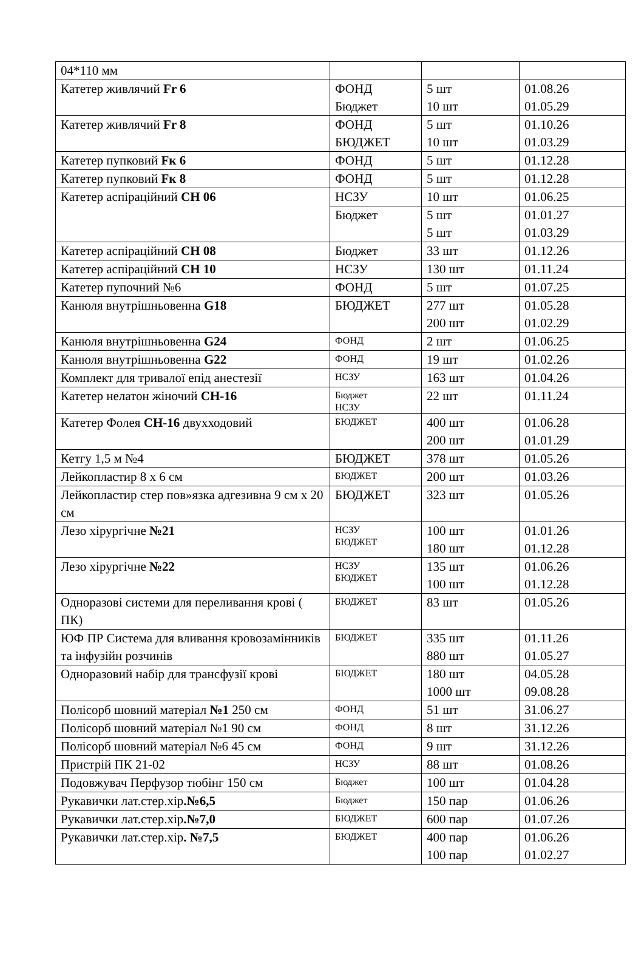| 04*110 мм | | | |
| Катетер живлячий Fr 6 | ФОНД Бюджет | 5 шт 10 шт | 01.08.26 01.05.29 |
| Катетер живлячий Fr 8 | ФОНД БЮДЖЕТ | 5 шт 10 шт | 01.10.26 01.03.29 |
| Катетер пупковий Fк 6 | ФОНД | 5 шт | 01.12.28 |
| Катетер пупковий Fк 8 | ФОНД | 5 шт | 01.12.28 |
| Катетер аспіраційний CH 06 | НСЗУ | 10 шт | 01.06.25 |
| | Бюджет | 5 шт 5 шт | 01.01.27 01.03.29 |
| Катетер аспіраційний CH 08 | Бюджет | 33 шт | 01.12.26 |
| Катетер аспіраційний CH 10 | НСЗУ | 130 шт | 01.11.24 |
| Катетер пупочний №6 | ФОНД | 5 шт | 01.07.25 |
| Канюля внутрішньовенна G18 | БЮДЖЕТ | 277 шт 200 шт | 01.05.28 01.02.29 |
| Канюля внутрішньовенна G24 | ФОНД | 2 шт | 01.06.25 |
| Канюля внутрішньовенна G22 | ФОНД | 19 шт | 01.02.26 |
| Комплект для тривалої епід анестезії | НСЗУ | 163 шт | 01.04.26 |
| Катетер нелатон жіночий CH-16 | Бюджет НСЗУ | 22 шт | 01.11.24 |
| Катетер Фолея CH-16 двухходовий | БЮДЖЕТ | 400 шт 200 шт | 01.06.28 01.01.29 |
| Кетгу 1,5 м №4 | БЮДЖЕТ | 378 шт | 01.05.26 |
| Лейкопластир 8 х 6 см | БЮДЖЕТ | 200 шт | 01.03.26 |
| Лейкопластир стер пов»язка адгезивна 9 см х 20 см | БЮДЖЕТ | 323 шт | 01.05.26 |
| Лезо хірургічне №21 | НСЗУ БЮДЖЕТ | 100 шт 180 шт | 01.01.26 01.12.28 |
| Лезо хірургічне №22 | НСЗУ БЮДЖЕТ | 135 шт 100 шт | 01.06.26 01.12.28 |
| Одноразові системи для переливання крові ( ПК) | БЮДЖЕТ | 83 шт | 01.05.26 |
| ЮФ ПР Система для вливання кровозамінників та інфузійн розчинів | БЮДЖЕТ | 335 шт 880 шт | 01.11.26 01.05.27 |
| Одноразовий набір для трансфузії крові | БЮДЖЕТ | 180 шт 1000 шт | 04.05.28 09.08.28 |
| Полісорб шовний матеріал №1 250 см | ФОНД | 51 шт | 31.06.27 |
| Полісорб шовний матеріал №1 90 см | ФОНД | 8 шт | 31.12.26 |
| Полісорб шовний матеріал №6 45 см | ФОНД | 9 шт | 31.12.26 |
| Пристрій ПК 21-02 | НСЗУ | 88 шт | 01.08.26 |
| Подовжувач Перфузор тюбінг 150 см | Бюджет | 100 шт | 01.04.28 |
| Рукавички лат.стер.хір .№6,5 | Бюджет | 150 пар | 01.06.26 |
| Рукавички лат.стер.хір .№7,0 | БЮДЖЕТ | 600 пар | 01.07.26 |
| Рукавички лат.стер.хір . №7,5 | БЮДЖЕТ | 400 пар 100 пар | 01.06.26 01.02.27 |